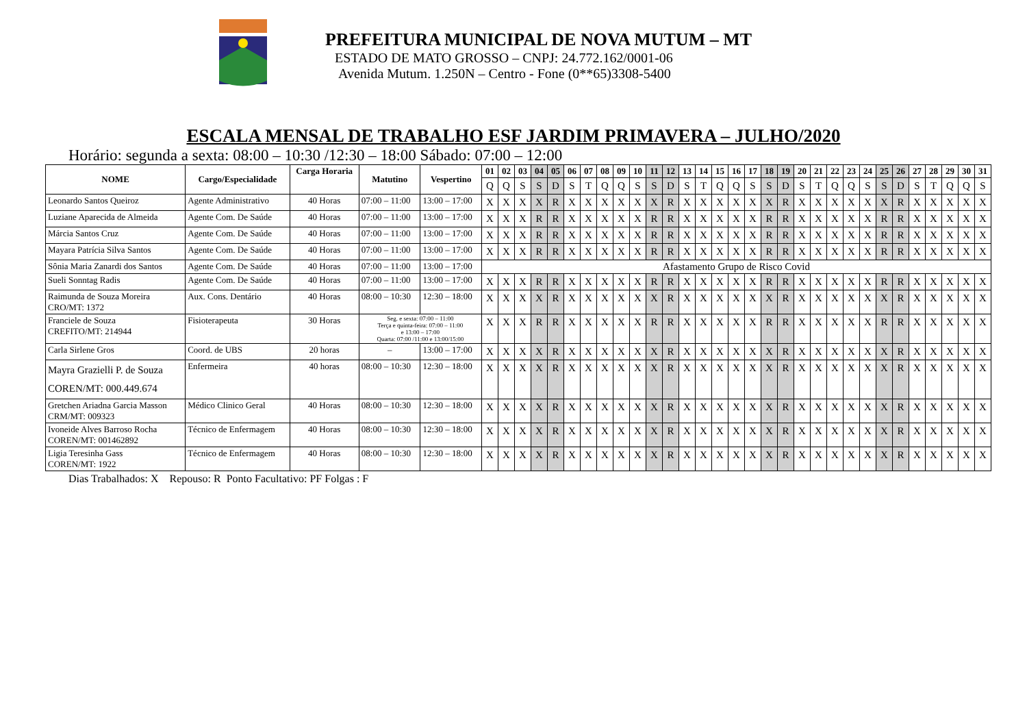PREFEITURA MUNICIPAL DE NOVA MUTUM – MT
ESTADO DE MATO GROSSO – CNPJ: 24.772.162/0001-06
Avenida Mutum. 1.250N – Centro - Fone (0**65)3308-5400
ESCALA MENSAL DE TRABALHO ESF JARDIM PRIMAVERA – JULHO/2020
Horário: segunda a sexta: 08:00 – 10:30 /12:30 – 18:00 Sábado: 07:00 – 12:00
| NOME | Cargo/Especialidade | Carga Horaria | Matutino | Vespertino | 01 | 02 | 03 | 04 | 05 | 06 | 07 | 08 | 09 | 10 | 11 | 12 | 13 | 14 | 15 | 16 | 17 | 18 | 19 | 20 | 21 | 22 | 23 | 24 | 25 | 26 | 27 | 28 | 29 | 30 | 31 |
| --- | --- | --- | --- | --- | --- | --- | --- | --- | --- | --- | --- | --- | --- | --- | --- | --- | --- | --- | --- | --- | --- | --- | --- | --- | --- | --- | --- | --- | --- | --- | --- | --- | --- | --- | --- |
| | | | | | Q | Q | S | S | D | S | T | Q | Q | S | S | D | S | T | Q | Q | S | S | D | S | T | Q | Q | S | S | D | S | T | Q | Q | S |
| Leonardo Santos Queiroz | Agente Administrativo | 40 Horas | 07:00 – 11:00 | 13:00 – 17:00 | X | X | X | X | R | X | X | X | X | X | X | R | X | X | X | X | X | X | R | X | X | X | X | X | X | R | X | X | X | X | X |
| Luziane Aparecida de Almeida | Agente Com. De Saúde | 40 Horas | 07:00 – 11:00 | 13:00 – 17:00 | X | X | X | R | R | X | X | X | X | X | R | R | X | X | X | X | X | R | R | X | X | X | X | X | R | R | X | X | X | X | X |
| Márcia Santos Cruz | Agente Com. De Saúde | 40 Horas | 07:00 – 11:00 | 13:00 – 17:00 | X | X | X | R | R | X | X | X | X | X | R | R | X | X | X | X | X | R | R | X | X | X | X | X | R | R | X | X | X | X | X |
| Mayara Patrícia Silva Santos | Agente Com. De Saúde | 40 Horas | 07:00 – 11:00 | 13:00 – 17:00 | X | X | X | R | R | X | X | X | X | X | R | R | X | X | X | X | X | R | R | X | X | X | X | X | R | R | X | X | X | X | X |
| Sônia Maria Zanardi dos Santos | Agente Com. De Saúde | 40 Horas | 07:00 – 11:00 | 13:00 – 17:00 | Afastamento Grupo de Risco Covid | | | | | | | | | | | | | | | | | | | | | | | | | | | | | | |
| Sueli Sonntag Radis | Agente Com. De Saúde | 40 Horas | 07:00 – 11:00 | 13:00 – 17:00 | X | X | X | R | R | X | X | X | X | X | R | R | X | X | X | X | X | R | R | X | X | X | X | X | R | R | X | X | X | X | X |
| Raimunda de Souza Moreira CRO/MT: 1372 | Aux. Cons. Dentário | 40 Horas | 08:00 – 10:30 | 12:30 – 18:00 | X | X | X | X | R | X | X | X | X | X | X | R | X | X | X | X | X | X | R | X | X | X | X | X | X | R | X | X | X | X | X |
| Franciele de Souza CREFITO/MT: 214944 | Fisioterapeuta | 30 Horas | Seg. e sexta: 07:00 – 11:00 Terça e quinta-feira: 07:00 – 11:00 e 13:00 – 17:00 Quarta: 07:00 /11:00 e 13:00/15:00 | | X | X | X | R | R | X | X | X | X | X | R | R | X | X | X | X | X | R | R | X | X | X | X | X | R | R | X | X | X | X | X |
| Carla Sirlene Gros | Coord. de UBS | 20 horas | – | 13:00 – 17:00 | X | X | X | X | R | X | X | X | X | X | X | R | X | X | X | X | X | X | R | X | X | X | X | X | X | R | X | X | X | X | X |
| Mayra Grazielli P. de Souza COREN/MT: 000.449.674 | Enfermeira | 40 horas | 08:00 – 10:30 | 12:30 – 18:00 | X | X | X | X | R | X | X | X | X | X | X | R | X | X | X | X | X | X | R | X | X | X | X | X | X | R | X | X | X | X | X |
| Gretchen Ariadna Garcia Masson CRM/MT: 009323 | Médico Clinico Geral | 40 Horas | 08:00 – 10:30 | 12:30 – 18:00 | X | X | X | X | R | X | X | X | X | X | X | R | X | X | X | X | X | X | R | X | X | X | X | X | X | R | X | X | X | X | X |
| Ivoneide Alves Barroso Rocha COREN/MT: 001462892 | Técnico de Enfermagem | 40 Horas | 08:00 – 10:30 | 12:30 – 18:00 | X | X | X | X | R | X | X | X | X | X | X | R | X | X | X | X | X | X | R | X | X | X | X | X | X | R | X | X | X | X | X |
| Ligia Teresinha Gass COREN/MT: 1922 | Técnico de Enfermagem | 40 Horas | 08:00 – 10:30 | 12:30 – 18:00 | X | X | X | X | R | X | X | X | X | X | X | R | X | X | X | X | X | X | R | X | X | X | X | X | X | R | X | X | X | X | X |
Dias Trabalhados: X Repouso: R Ponto Facultativo: PF Folgas : F